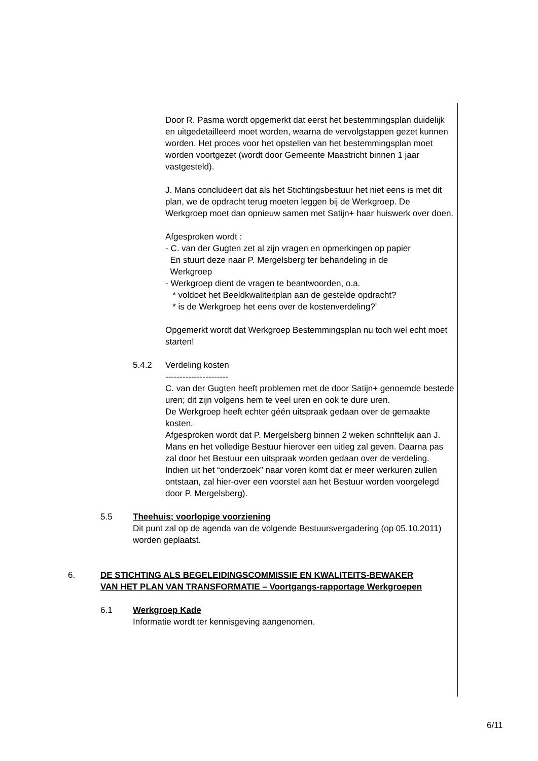Door R. Pasma wordt opgemerkt dat eerst het bestemmingsplan duidelijk en uitgedetailleerd moet worden, waarna de vervolgstappen gezet kunnen worden. Het proces voor het opstellen van het bestemmingsplan moet worden voortgezet (wordt door Gemeente Maastricht binnen 1 jaar vastgesteld).
J. Mans concludeert dat als het Stichtingsbestuur het niet eens is met dit plan, we de opdracht terug moeten leggen bij de Werkgroep. De Werkgroep moet dan opnieuw samen met Satijn+ haar huiswerk over doen.
Afgesproken wordt :
- C. van der Gugten zet al zijn vragen en opmerkingen op papier
En stuurt deze naar P. Mergelsberg ter behandeling in de
Werkgroep
- Werkgroep dient de vragen te beantwoorden, o.a.
* voldoet het Beeldkwaliteitplan aan de gestelde opdracht?
* is de Werkgroep het eens over de kostenverdeling?’
Opgemerkt wordt dat Werkgroep Bestemmingsplan nu toch wel echt moet starten!
5.4.2 Verdeling kosten
----------------------
C. van der Gugten heeft problemen met de door Satijn+ genoemde bestede uren; dit zijn volgens hem te veel uren en ook te dure uren.
De Werkgroep heeft echter géén uitspraak gedaan over de gemaakte kosten.
Afgesproken wordt dat P. Mergelsberg binnen 2 weken schriftelijk aan J. Mans en het volledige Bestuur hierover een uitleg zal geven. Daarna pas zal door het Bestuur een uitspraak worden gedaan over de verdeling. Indien uit het “onderzoek” naar voren komt dat er meer werkuren zullen ontstaan, zal hier-over een voorstel aan het Bestuur worden voorgelegd door P. Mergelsberg).
5.5 Theehuis; voorlopige voorziening
Dit punt zal op de agenda van de volgende Bestuursvergadering (op 05.10.2011) worden geplaatst.
6. DE STICHTING ALS BEGELEIDINGSCOMMISSIE EN KWALITEITS-BEWAKER VAN HET PLAN VAN TRANSFORMATIE – Voortgangs-rapportage Werkgroepen
6.1 Werkgroep Kade
Informatie wordt ter kennisgeving aangenomen.
6/11